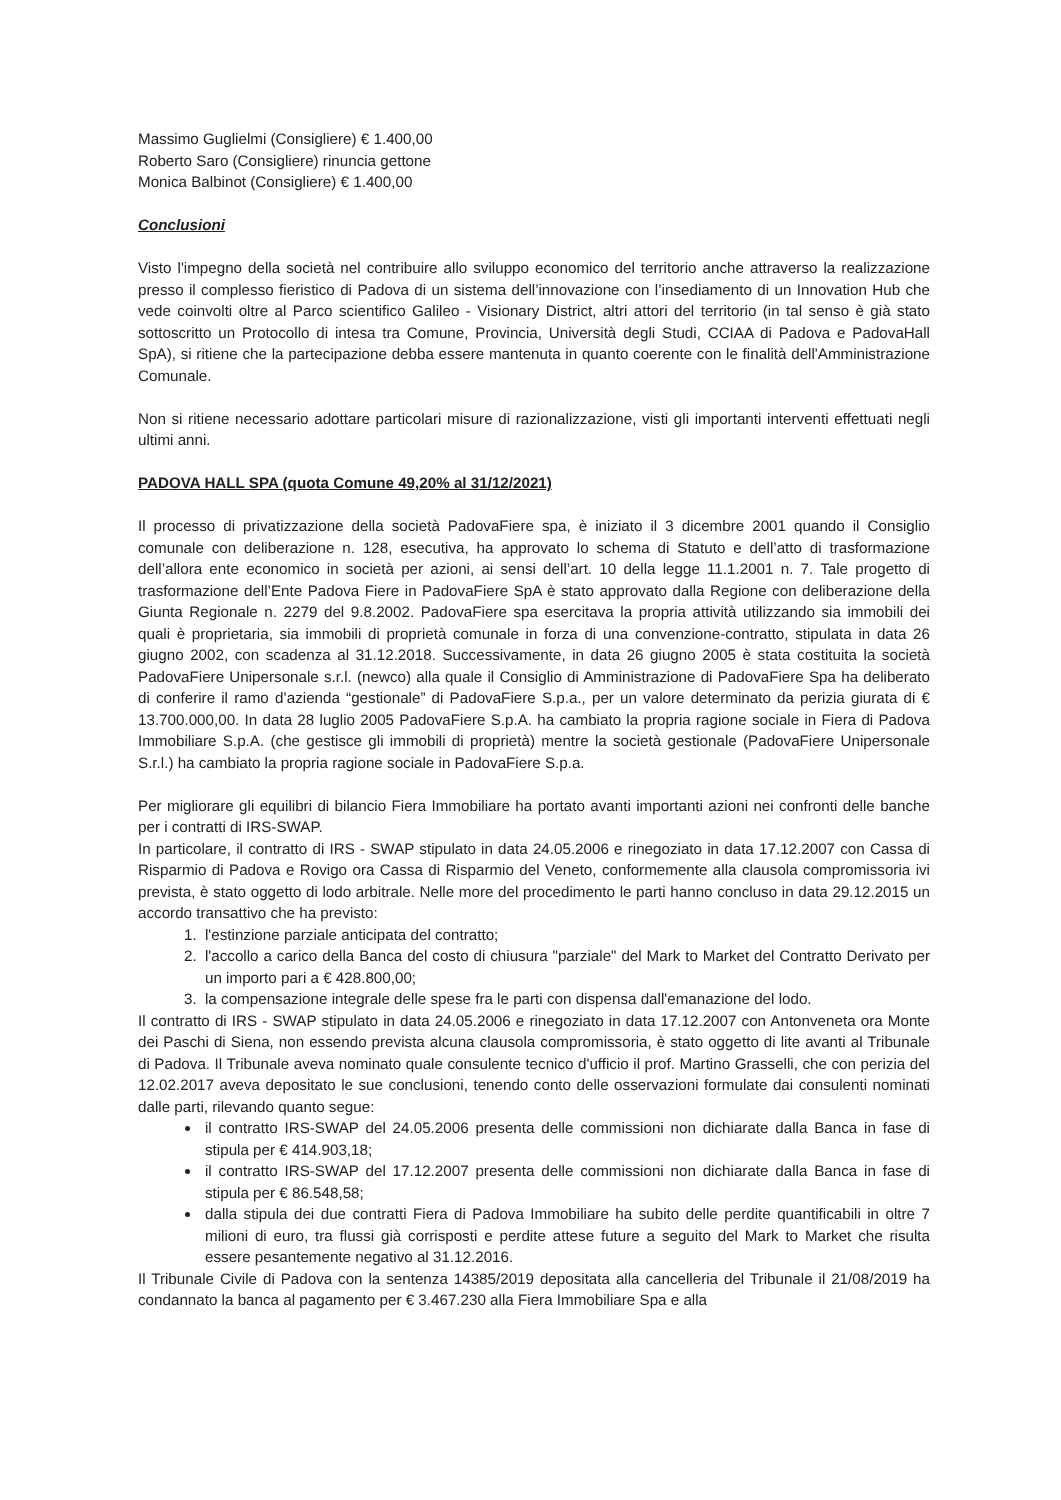Massimo Guglielmi (Consigliere) € 1.400,00
Roberto Saro (Consigliere) rinuncia gettone
Monica Balbinot (Consigliere) € 1.400,00
Conclusioni
Visto l'impegno della società nel contribuire allo sviluppo economico del territorio anche attraverso la realizzazione presso il complesso fieristico di Padova di un sistema dell’innovazione con l’insediamento di un Innovation Hub che vede coinvolti oltre al Parco scientifico Galileo - Visionary District, altri attori del territorio (in tal senso è già stato sottoscritto un Protocollo di intesa tra Comune, Provincia, Università degli Studi, CCIAA di Padova e PadovaHall SpA), si ritiene che la partecipazione debba essere mantenuta in quanto coerente con le finalità dell'Amministrazione Comunale.
Non si ritiene necessario adottare particolari misure di razionalizzazione, visti gli importanti interventi effettuati negli ultimi anni.
PADOVA HALL SPA (quota Comune 49,20% al 31/12/2021)
Il processo di privatizzazione della società PadovaFiere spa, è iniziato il 3 dicembre 2001 quando il Consiglio comunale con deliberazione n. 128, esecutiva, ha approvato lo schema di Statuto e dell’atto di trasformazione dell’allora ente economico in società per azioni, ai sensi dell’art. 10 della legge 11.1.2001 n. 7. Tale progetto di trasformazione dell’Ente Padova Fiere in PadovaFiere SpA è stato approvato dalla Regione con deliberazione della Giunta Regionale n. 2279 del 9.8.2002. PadovaFiere spa esercitava la propria attività utilizzando sia immobili dei quali è proprietaria, sia immobili di proprietà comunale in forza di una convenzione-contratto, stipulata in data 26 giugno 2002, con scadenza al 31.12.2018. Successivamente, in data 26 giugno 2005 è stata costituita la società PadovaFiere Unipersonale s.r.l. (newco) alla quale il Consiglio di Amministrazione di PadovaFiere Spa ha deliberato di conferire il ramo d’azienda “gestionale” di PadovaFiere S.p.a., per un valore determinato da perizia giurata di € 13.700.000,00. In data 28 luglio 2005 PadovaFiere S.p.A. ha cambiato la propria ragione sociale in Fiera di Padova Immobiliare S.p.A. (che gestisce gli immobili di proprietà) mentre la società gestionale (PadovaFiere Unipersonale S.r.l.) ha cambiato la propria ragione sociale in PadovaFiere S.p.a.
Per migliorare gli equilibri di bilancio Fiera Immobiliare ha portato avanti importanti azioni nei confronti delle banche per i contratti di IRS-SWAP.
In particolare, il contratto di IRS - SWAP stipulato in data 24.05.2006 e rinegoziato in data 17.12.2007 con Cassa di Risparmio di Padova e Rovigo ora Cassa di Risparmio del Veneto, conformemente alla clausola compromissoria ivi prevista, è stato oggetto di lodo arbitrale. Nelle more del procedimento le parti hanno concluso in data 29.12.2015 un accordo transattivo che ha previsto:
1. l'estinzione parziale anticipata del contratto;
2. l'accollo a carico della Banca del costo di chiusura "parziale" del Mark to Market del Contratto Derivato per un importo pari a € 428.800,00;
3. la compensazione integrale delle spese fra le parti con dispensa dall'emanazione del lodo.
Il contratto di IRS - SWAP stipulato in data 24.05.2006 e rinegoziato in data 17.12.2007 con Antonveneta ora Monte dei Paschi di Siena, non essendo prevista alcuna clausola compromissoria, è stato oggetto di lite avanti al Tribunale di Padova. Il Tribunale aveva nominato quale consulente tecnico d'ufficio il prof. Martino Grasselli, che con perizia del 12.02.2017 aveva depositato le sue conclusioni, tenendo conto delle osservazioni formulate dai consulenti nominati dalle parti, rilevando quanto segue:
il contratto IRS-SWAP del 24.05.2006 presenta delle commissioni non dichiarate dalla Banca in fase di stipula per € 414.903,18;
il contratto IRS-SWAP del 17.12.2007 presenta delle commissioni non dichiarate dalla Banca in fase di stipula per € 86.548,58;
dalla stipula dei due contratti Fiera di Padova Immobiliare ha subito delle perdite quantificabili in oltre 7 milioni di euro, tra flussi già corrisposti e perdite attese future a seguito del Mark to Market che risulta essere pesantemente negativo al 31.12.2016.
Il Tribunale Civile di Padova con la sentenza 14385/2019 depositata alla cancelleria del Tribunale il 21/08/2019 ha condannato la banca al pagamento per € 3.467.230 alla Fiera Immobiliare Spa e alla